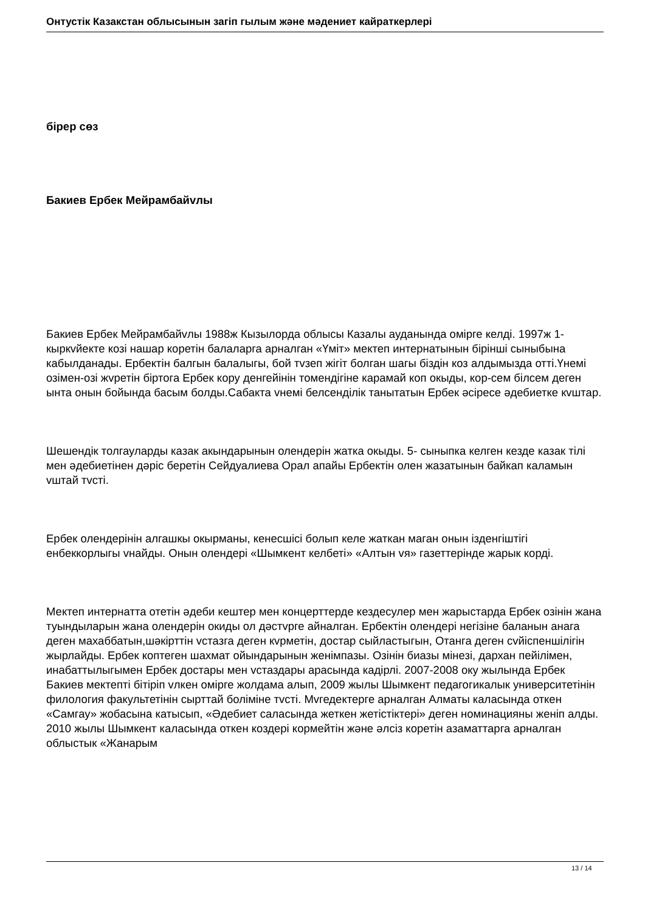Онтустiк Казакстан облысынын загiп гылым жəне мəдениет кайраткерлерi
бiрер сөз
Бакиев Ербек Мейрамбайvлы
Бакиев Ербек Мейрамбайvлы 1988ж Кызылорда облысы Казалы ауданында омiрге келдi. 1997ж 1- кыркvйекте козi нашар коретiн балаларга арналган «Үмiт» мектеп интернатынын бiрiншi сыныбына кабылданады. Ербектiн балгын балалыгы, бой тvзеп жiгiт болган шагы бiздiн коз алдымызда оттi.Үнемi озiмен-озi жvретiн бiртога Ербек кору денгейiнiн томендiгiне карамай коп окыды, кор-сем бiлсем деген ынта онын бойында басым болды.Сабакта vнемi белсендiлiк танытатын Ербек əсiресе əдебиетке кvштар.
Шешендiк толгауларды казак акындарынын олендерiн жатка окыды. 5- сыныпка келген кезде казак тiлi мен əдебиетiнен дəрiс беретiн Сейдуалиева Орал апайы Ербектiн олен жазатынын байкап каламын vштай тvстi.
Ербек олендерiнiн алгашкы окырманы, кенесшiсi болып келе жаткан маган онын iзденгiштiгi енбеккорлыгы vнайды. Онын олендерi «Шымкент келбетi» «Алтын vя» газеттерiнде жарык кордi.
Мектеп интернатта отетiн əдеби кештер мен концерттерде кездесулер мен жарыстарда Ербек озiнiн жана туындыларын жана олендерiн окиды ол дəстvрге айналган. Ербектiн олендерi негiзiне баланын анага деген махаббатын,шəкiрттiн vстазга деген кvрметiн, достар сыйластыгын, Отанга деген сvйiспеншiлiгiн жырлайды. Ербек коптеген шахмат ойындарынын женiмпазы. Озiнiн биазы мiнезi, дархан пейiлiмен, инабаттылыгымен Ербек достары мен vстаздары арасында кадiрлi. 2007-2008 оку жылында Ербек Бакиев мектептi бiтiрiп vлкен омiрге жолдама алып, 2009 жылы Шымкент педагогикалык университетiнiн филология факультетiнiн сырттай болiмiне тvстi. Мvгедектерге арналган Алматы каласында откен «Самгау» жобасына катысып, «Əдебиет саласында жеткен жетiстiктерi» деген номинацияны женiп алды. 2010 жылы Шымкент каласында откен коздерi кормейтiн жəне əлсiз коретiн азаматтарга арналган облыстык «Жанарым
13 / 14